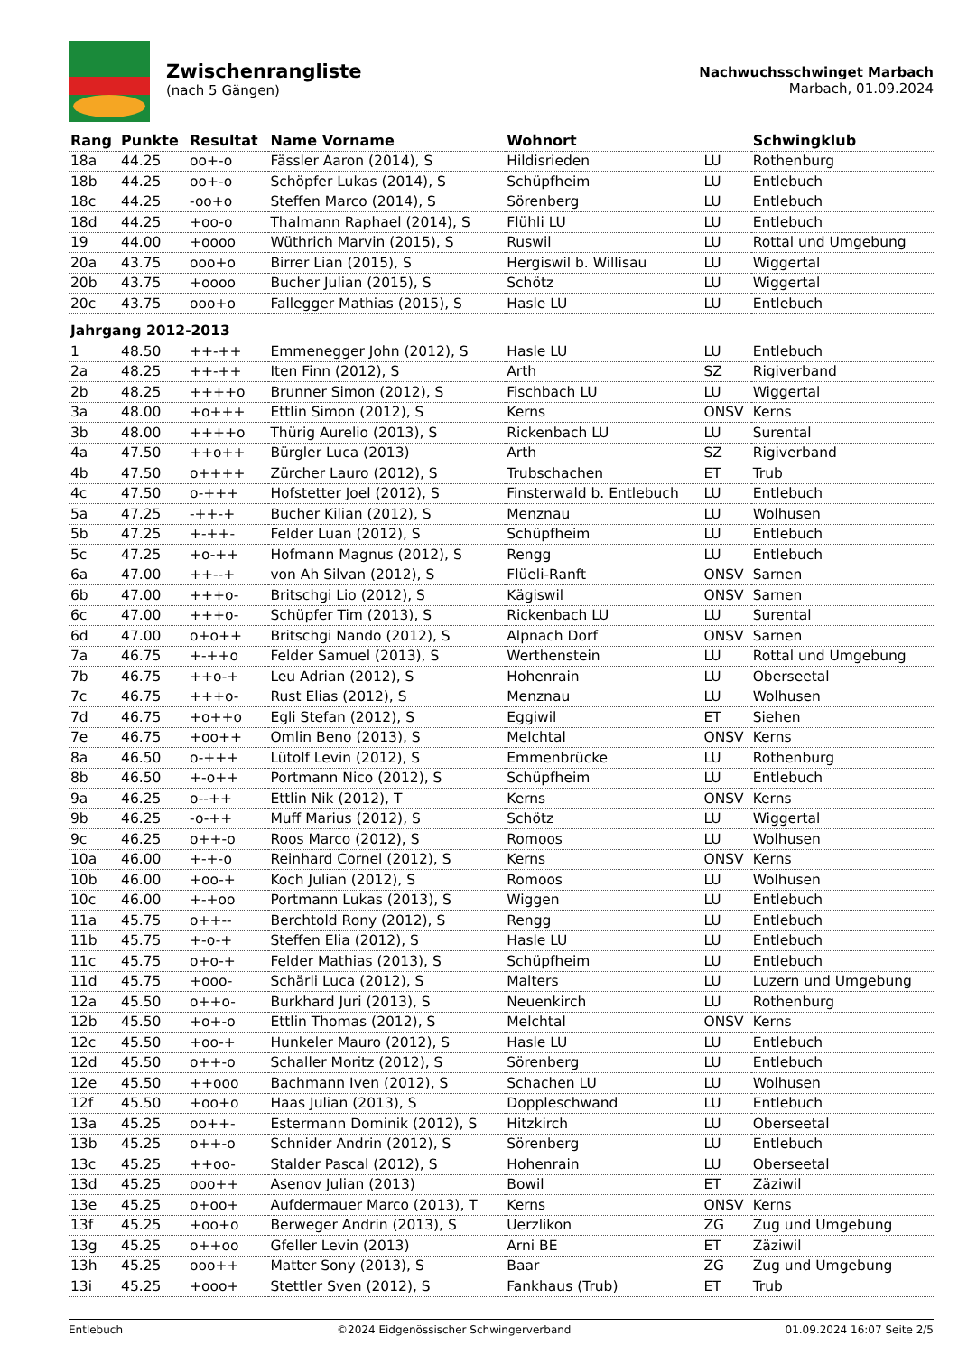Zwischenrangliste
(nach 5 Gängen)
Nachwuchsschwinget Marbach
Marbach, 01.09.2024
| Rang | Punkte | Resultat | Name Vorname | Wohnort | | Schwingklub |
| --- | --- | --- | --- | --- | --- | --- |
| 18a | 44.25 | oo+-o | Fässler Aaron (2014), S | Hildisrieden | LU | Rothenburg |
| 18b | 44.25 | oo+-o | Schöpfer Lukas (2014), S | Schüpfheim | LU | Entlebuch |
| 18c | 44.25 | -oo+o | Steffen Marco (2014), S | Sörenberg | LU | Entlebuch |
| 18d | 44.25 | +oo-o | Thalmann Raphael (2014), S | Flühli LU | LU | Entlebuch |
| 19 | 44.00 | +oooo | Wüthrich Marvin (2015), S | Ruswil | LU | Rottal und Umgebung |
| 20a | 43.75 | ooo+o | Birrer Lian (2015), S | Hergiswil b. Willisau | LU | Wiggertal |
| 20b | 43.75 | +oooo | Bucher Julian (2015), S | Schötz | LU | Wiggertal |
| 20c | 43.75 | ooo+o | Fallegger Mathias (2015), S | Hasle LU | LU | Entlebuch |
| Jahrgang 2012-2013 | | | | | | |
| 1 | 48.50 | ++-++ | Emmenegger John (2012), S | Hasle LU | LU | Entlebuch |
| 2a | 48.25 | ++-++ | Iten Finn (2012), S | Arth | SZ | Rigiverband |
| 2b | 48.25 | ++++o | Brunner Simon (2012), S | Fischbach LU | LU | Wiggertal |
| 3a | 48.00 | +o+++ | Ettlin Simon (2012), S | Kerns | ONSV | Kerns |
| 3b | 48.00 | ++++o | Thürig Aurelio (2013), S | Rickenbach LU | LU | Surental |
| 4a | 47.50 | ++o++ | Bürgler Luca (2013) | Arth | SZ | Rigiverband |
| 4b | 47.50 | o++++ | Zürcher Lauro (2012), S | Trubschachen | ET | Trub |
| 4c | 47.50 | o-+++ | Hofstetter Joel (2012), S | Finsterwald b. Entlebuch | LU | Entlebuch |
| 5a | 47.25 | -++-+ | Bucher Kilian (2012), S | Menznau | LU | Wolhusen |
| 5b | 47.25 | +-++- | Felder Luan (2012), S | Schüpfheim | LU | Entlebuch |
| 5c | 47.25 | +o-++ | Hofmann Magnus (2012), S | Rengg | LU | Entlebuch |
| 6a | 47.00 | ++--+ | von Ah Silvan (2012), S | Flüeli-Ranft | ONSV | Sarnen |
| 6b | 47.00 | +++o- | Britschgi Lio (2012), S | Kägiswil | ONSV | Sarnen |
| 6c | 47.00 | +++o- | Schüpfer Tim (2013), S | Rickenbach LU | LU | Surental |
| 6d | 47.00 | o+o++ | Britschgi Nando (2012), S | Alpnach Dorf | ONSV | Sarnen |
| 7a | 46.75 | +-++o | Felder Samuel (2013), S | Werthenstein | LU | Rottal und Umgebung |
| 7b | 46.75 | ++o-+ | Leu Adrian (2012), S | Hohenrain | LU | Oberseetal |
| 7c | 46.75 | +++o- | Rust Elias (2012), S | Menznau | LU | Wolhusen |
| 7d | 46.75 | +o++o | Egli Stefan (2012), S | Eggiwil | ET | Siehen |
| 7e | 46.75 | +oo++ | Omlin Beno (2013), S | Melchtal | ONSV | Kerns |
| 8a | 46.50 | o-+++ | Lütolf Levin (2012), S | Emmenbrücke | LU | Rothenburg |
| 8b | 46.50 | +-o++ | Portmann Nico (2012), S | Schüpfheim | LU | Entlebuch |
| 9a | 46.25 | o--++ | Ettlin Nik (2012), T | Kerns | ONSV | Kerns |
| 9b | 46.25 | -o-++ | Muff Marius (2012), S | Schötz | LU | Wiggertal |
| 9c | 46.25 | o++-o | Roos Marco (2012), S | Romoos | LU | Wolhusen |
| 10a | 46.00 | +-+-o | Reinhard Cornel (2012), S | Kerns | ONSV | Kerns |
| 10b | 46.00 | +oo-+ | Koch Julian (2012), S | Romoos | LU | Wolhusen |
| 10c | 46.00 | +-+oo | Portmann Lukas (2013), S | Wiggen | LU | Entlebuch |
| 11a | 45.75 | o++-- | Berchtold Rony (2012), S | Rengg | LU | Entlebuch |
| 11b | 45.75 | +-o-+ | Steffen Elia (2012), S | Hasle LU | LU | Entlebuch |
| 11c | 45.75 | o+o-+ | Felder Mathias (2013), S | Schüpfheim | LU | Entlebuch |
| 11d | 45.75 | +ooo- | Schärli Luca (2012), S | Malters | LU | Luzern und Umgebung |
| 12a | 45.50 | o++o- | Burkhard Juri (2013), S | Neuenkirch | LU | Rothenburg |
| 12b | 45.50 | +o+-o | Ettlin Thomas (2012), S | Melchtal | ONSV | Kerns |
| 12c | 45.50 | +oo-+ | Hunkeler Mauro (2012), S | Hasle LU | LU | Entlebuch |
| 12d | 45.50 | o++-o | Schaller Moritz (2012), S | Sörenberg | LU | Entlebuch |
| 12e | 45.50 | ++ooo | Bachmann Iven (2012), S | Schachen LU | LU | Wolhusen |
| 12f | 45.50 | +oo+o | Haas Julian (2013), S | Doppleschwand | LU | Entlebuch |
| 13a | 45.25 | oo++- | Estermann Dominik (2012), S | Hitzkirch | LU | Oberseetal |
| 13b | 45.25 | o++-o | Schnider Andrin (2012), S | Sörenberg | LU | Entlebuch |
| 13c | 45.25 | ++oo- | Stalder Pascal (2012), S | Hohenrain | LU | Oberseetal |
| 13d | 45.25 | ooo++ | Asenov Julian (2013) | Bowil | ET | Zäziwil |
| 13e | 45.25 | o+oo+ | Aufdermauer Marco (2013), T | Kerns | ONSV | Kerns |
| 13f | 45.25 | +oo+o | Berweger Andrin (2013), S | Uerzlikon | ZG | Zug und Umgebung |
| 13g | 45.25 | o++oo | Gfeller Levin (2013) | Arni BE | ET | Zäziwil |
| 13h | 45.25 | ooo++ | Matter Sony (2013), S | Baar | ZG | Zug und Umgebung |
| 13i | 45.25 | +ooo+ | Stettler Sven (2012), S | Fankhaus (Trub) | ET | Trub |
Entlebuch ©2024 Eidgenössischer Schwingerverband 01.09.2024 16:07 Seite 2/5